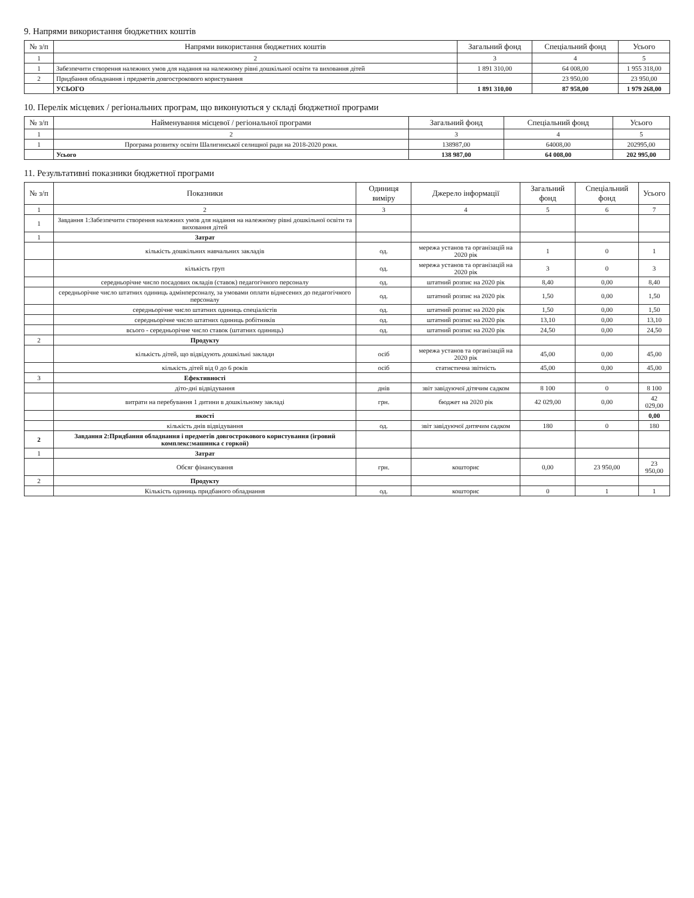9. Напрями використання бюджетних коштів
| № з/п | Напрями використання бюджетних коштів | Загальний фонд | Спеціальний фонд | Усього |
| --- | --- | --- | --- | --- |
| 1 | 2 | 3 | 4 | 5 |
| 1 | Забезпечити створення належних умов для надання на належному рівні дошкільної освіти та виховання дітей | 1 891 310,00 | 64 008,00 | 1 955 318,00 |
| 2 | Придбання обладнання і предметів довгострокового користування | | 23 950,00 | 23 950,00 |
| | УСЬОГО | 1 891 310,00 | 87 958,00 | 1 979 268,00 |
10. Перелік місцевих / регіональних програм, що виконуються у складі бюджетної програми
| № з/п | Найменування місцевої / регіональної програми | Загальний фонд | Спеціальний фонд | Усього |
| --- | --- | --- | --- | --- |
| 1 | 2 | 3 | 4 | 5 |
| 1 | Програма розвитку освіти Шалигинської селищної ради на 2018-2020 роки. | 138987,00 | 64008,00 | 202995,00 |
| | Усього | 138 987,00 | 64 008,00 | 202 995,00 |
11. Результативні показники бюджетної програми
| № з/п | Показники | Одиниця виміру | Джерело інформації | Загальний фонд | Спеціальний фонд | Усього |
| --- | --- | --- | --- | --- | --- | --- |
| 1 | 2 | 3 | 4 | 5 | 6 | 7 |
| 1 | Завдання 1:Забезпечити створення належних умов для надання на належному рівні дошкільної освіти та виховання дітей | | | | | |
| 1 | Затрат | | | | | |
| | кількість дошкільних навчальних закладів | од. | мережа установ та організацій на 2020 рік | 1 | 0 | 1 |
| | кількість груп | од. | мережа установ та організацій на 2020 рік | 3 | 0 | 3 |
| | середньорічне число посадових окладів (ставок) педагогічного персоналу | од. | штатний розпис на 2020 рік | 8,40 | 0,00 | 8,40 |
| | середньорічне число штатних одиниць адмінперсоналу, за умовами оплати віднесених до педагогічного персоналу | од. | штатний розпис на 2020 рік | 1,50 | 0,00 | 1,50 |
| | середньорічне число штатних одиниць спеціалістів | од. | штатний розпис на 2020 рік | 1,50 | 0,00 | 1,50 |
| | середньорічне число штатних одиниць робітників | од. | штатний розпис на 2020 рік | 13,10 | 0,00 | 13,10 |
| | всього - середньорічне число ставок (штатних одиниць) | од. | штатний розпис на 2020 рік | 24,50 | 0,00 | 24,50 |
| 2 | Продукту | | | | | |
| | кількість дітей, що відвідують дошкільні заклади | осіб | мережа установ та організацій на 2020 рік | 45,00 | 0,00 | 45,00 |
| | кількість дітей від 0 до 6 років | осіб | статистична звітність | 45,00 | 0,00 | 45,00 |
| 3 | Ефективності | | | | | |
| | діто-дні відвідування | днів | звіт завідуючої дітячим садком | 8 100 | 0 | 8 100 |
| | витрати на перебування 1 дитини в дошкільному закладі | грн. | бюджет на 2020 рік | 42 029,00 | 0,00 | 42 029,00 |
| | якості | | | | | 0,00 |
| | кількість днів відвідування | од. | звіт завідуючої дитячим садком | 180 | 0 | 180 |
| 2 | Завдання 2:Придбання обладнання і предметів довгострокового користування (ігровий комплекс:машинка с горкой) | | | | | |
| 1 | Затрат | | | | | |
| | Обсяг фінансування | грн. | кошторис | 0,00 | 23 950,00 | 23 950,00 |
| 2 | Продукту | | | | | |
| | Кількість одиниць придбаного обладнання | од. | кошторис | 0 | 1 | 1 |